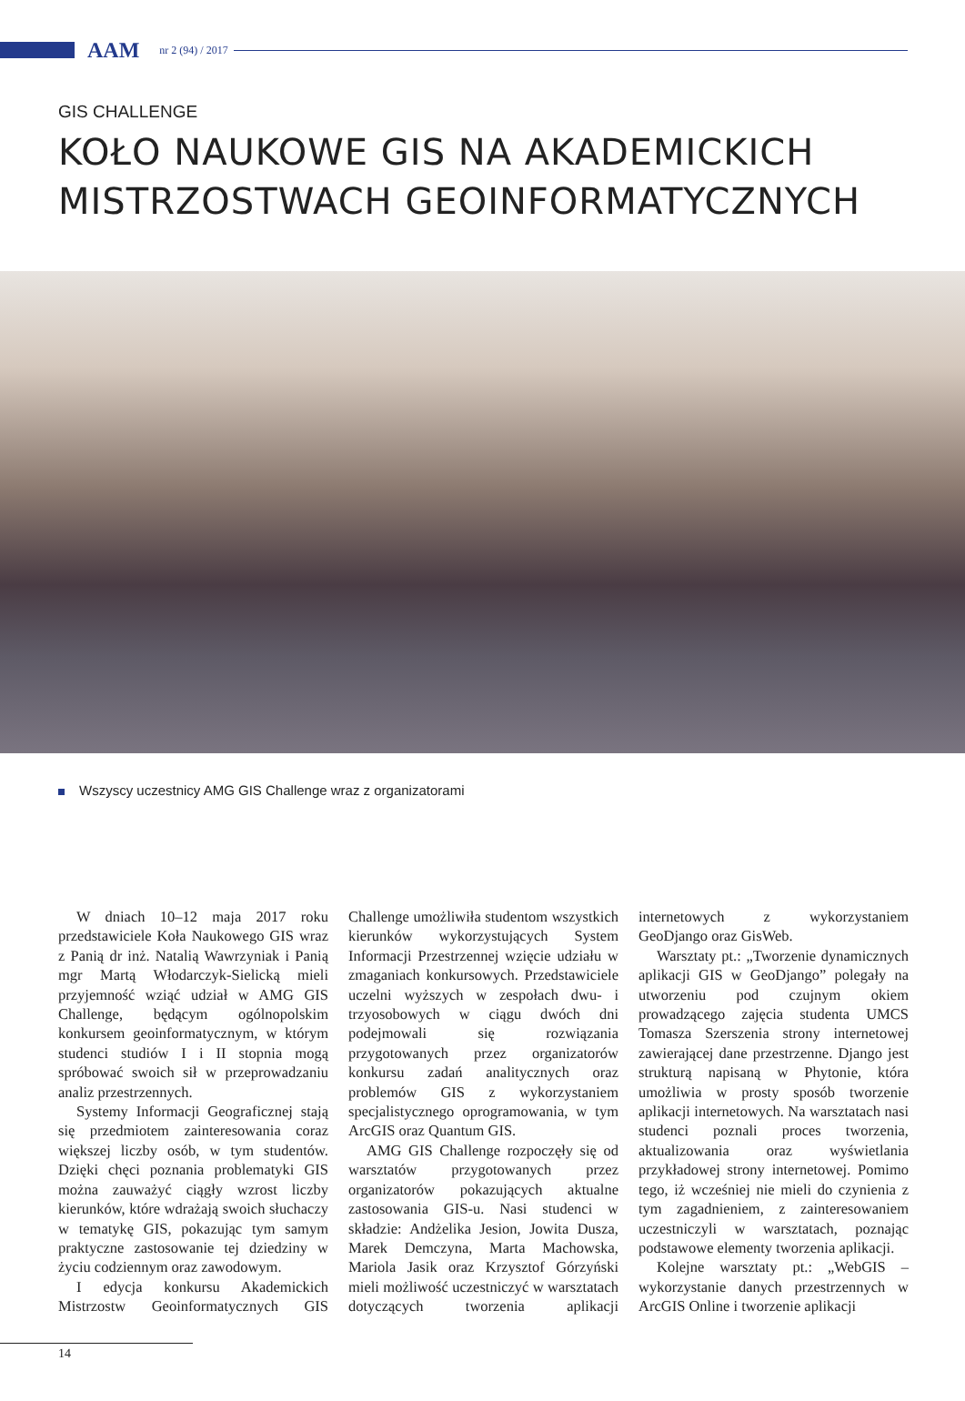AAM
nr 2 (94) / 2017
GIS CHALLENGE
KOŁO NAUKOWE GIS NA AKADEMICKICH MISTRZOSTWACH GEOINFORMATYCZNYCH
Wszyscy uczestnicy AMG GIS Challenge wraz z organizatorami
W dniach 10–12 maja 2017 roku przedstawiciele Koła Naukowego GIS wraz z Panią dr inż. Natalią Wawrzyniak i Panią mgr Martą Włodarczyk-Sielicką mieli przyjemność wziąć udział w AMG GIS Challenge, będącym ogólnopolskim konkursem geoinformatycznym, w którym studenci studiów I i II stopnia mogą spróbować swoich sił w przeprowadzaniu analiz przestrzennych.
Systemy Informacji Geograficznej stają się przedmiotem zainteresowania coraz większej liczby osób, w tym studentów. Dzięki chęci poznania problematyki GIS można zauważyć ciągły wzrost liczby kierunków, które wdrażają swoich słuchaczy w tematykę GIS, pokazując tym samym praktyczne zastosowanie tej dziedziny w życiu codziennym oraz zawodowym.
I edycja konkursu Akademickich Mistrzostw Geoinformatycznych GIS Challenge umożliwiła studentom wszystkich kierunków wykorzystujących System Informacji Przestrzennej wzięcie udziału w zmaganiach konkursowych. Przedstawiciele uczelni wyższych w zespołach dwu- i trzyosobowych w ciągu dwóch dni podejmowali się rozwiązania przygotowanych przez organizatorów konkursu zadań analitycznych oraz problemów GIS z wykorzystaniem specjalistycznego oprogramowania, w tym ArcGIS oraz Quantum GIS.
AMG GIS Challenge rozpoczęły się od warsztatów przygotowanych przez organizatorów pokazujących aktualne zastosowania GIS-u. Nasi studenci w składzie: Andżelika Jesion, Jowita Dusza, Marek Demczyna, Marta Machowska, Mariola Jasik oraz Krzysztof Górzyński mieli możliwość uczestniczyć w warsztatach dotyczących tworzenia aplikacji internetowych z wykorzystaniem GeoDjango oraz GisWeb.
Warsztaty pt.: „Tworzenie dynamicznych aplikacji GIS w GeoDjango” polegały na utworzeniu pod czujnym okiem prowadzącego zajęcia studenta UMCS Tomasza Szerszenia strony internetowej zawierającej dane przestrzenne. Django jest strukturą napisaną w Phytonie, która umożliwia w prosty sposób tworzenie aplikacji internetowych. Na warsztatach nasi studenci poznali proces tworzenia, aktualizowania oraz wyświetlania przykładowej strony internetowej. Pomimo tego, iż wcześniej nie mieli do czynienia z tym zagadnieniem, z zainteresowaniem uczestniczyli w warsztatach, poznając podstawowe elementy tworzenia aplikacji.
Kolejne warsztaty pt.: „WebGIS – wykorzystanie danych przestrzennych w ArcGIS Online i tworzenie aplikacji
14